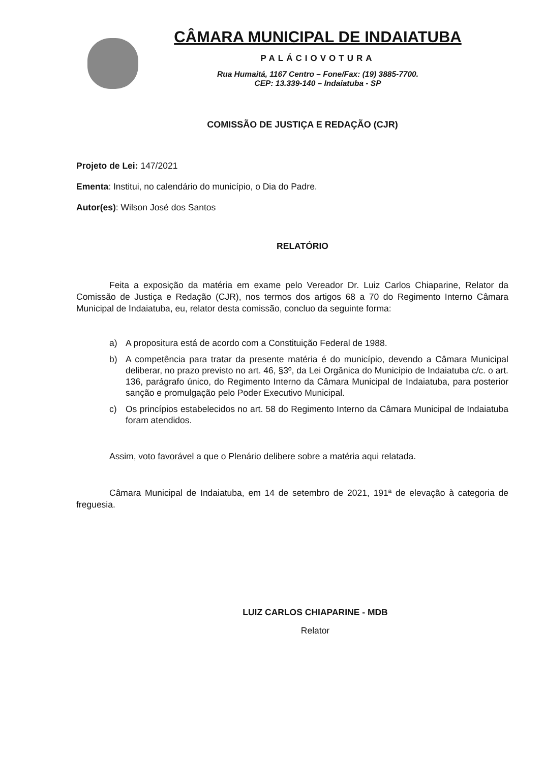CÂMARA MUNICIPAL DE INDAIATUBA
PALÁCIOVOTURA
Rua Humaitá, 1167 Centro – Fone/Fax: (19) 3885-7700.
CEP: 13.339-140 – Indaiatuba - SP
COMISSÃO DE JUSTIÇA E REDAÇÃO (CJR)
Projeto de Lei: 147/2021
Ementa: Institui, no calendário do município, o Dia do Padre.
Autor(es): Wilson José dos Santos
RELATÓRIO
Feita a exposição da matéria em exame pelo Vereador Dr. Luiz Carlos Chiaparine, Relator da Comissão de Justiça e Redação (CJR), nos termos dos artigos 68 a 70 do Regimento Interno Câmara Municipal de Indaiatuba, eu, relator desta comissão, concluo da seguinte forma:
a) A propositura está de acordo com a Constituição Federal de 1988.
b) A competência para tratar da presente matéria é do município, devendo a Câmara Municipal deliberar, no prazo previsto no art. 46, §3º, da Lei Orgânica do Município de Indaiatuba c/c. o art. 136, parágrafo único, do Regimento Interno da Câmara Municipal de Indaiatuba, para posterior sanção e promulgação pelo Poder Executivo Municipal.
c) Os princípios estabelecidos no art. 58 do Regimento Interno da Câmara Municipal de Indaiatuba foram atendidos.
Assim, voto favorável a que o Plenário delibere sobre a matéria aqui relatada.
Câmara Municipal de Indaiatuba, em 14 de setembro de 2021, 191ª de elevação à categoria de freguesia.
LUIZ CARLOS CHIAPARINE - MDB
Relator